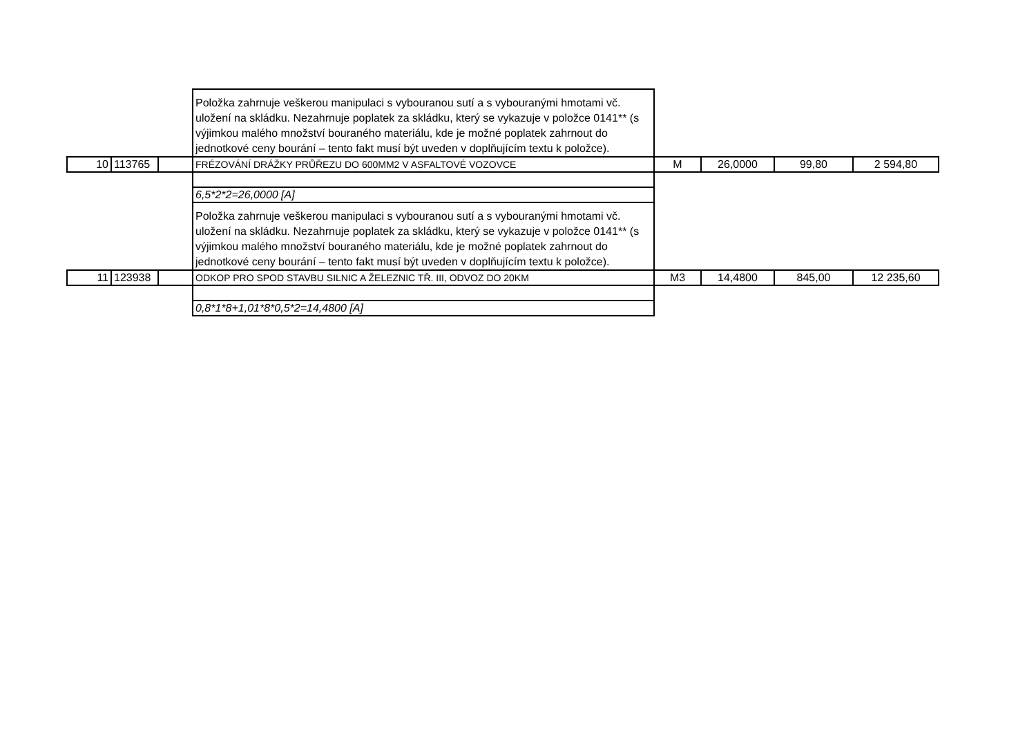| | | | Položka zahrnuje veškerou manipulaci s vybouranou sutí a s vybouranými hmotami vč. uložení na skládku. Nezahrnuje poplatek za skládku, který se vykazuje v položce 0141** (s výjimkou malého množství bouraného materiálu, kde je možné poplatek zahrnout do jednotkové ceny bourání – tento fakt musí být uveden v doplňujícím textu k položce). | | | | |
| 10 | 113765 | | FRÉZOVÁNÍ DRÁŽKY PRŮŘEZU DO 600MM2 V ASFALTOVÉ VOZOVCE | M | 26,0000 | 99,80 | 2 594,80 |
| | | | 6,5*2*2=26,0000 [A] | | | | |
| | | | Položka zahrnuje veškerou manipulaci s vybouranou sutí a s vybouranými hmotami vč. uložení na skládku. Nezahrnuje poplatek za skládku, který se vykazuje v položce 0141** (s výjimkou malého množství bouraného materiálu, kde je možné poplatek zahrnout do jednotkové ceny bourání – tento fakt musí být uveden v doplňujícím textu k položce). | | | | |
| 11 | 123938 | | ODKOP PRO SPOD STAVBU SILNIC A ŽELEZNIC TŘ. III, ODVOZ DO 20KM | M3 | 14,4800 | 845,00 | 12 235,60 |
| | | | 0,8*1*8+1,01*8*0,5*2=14,4800 [A] | | | | |